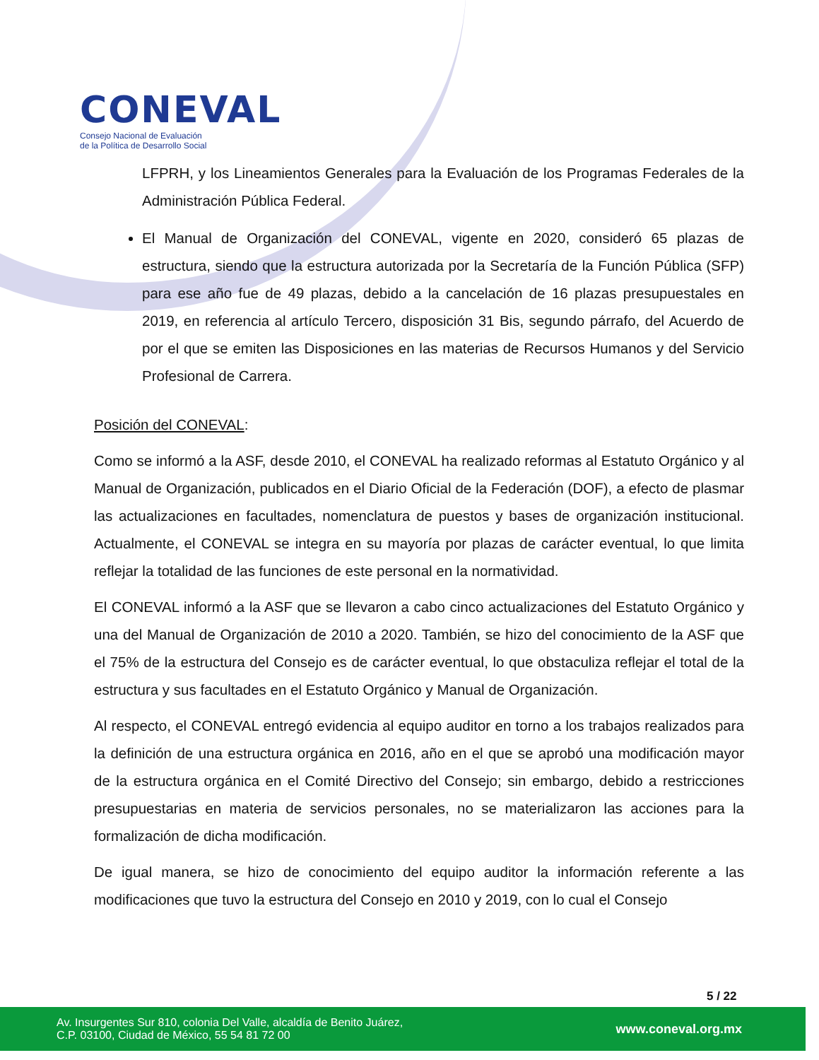CONEVAL
Consejo Nacional de Evaluación
de la Política de Desarrollo Social
LFPRH, y los Lineamientos Generales para la Evaluación de los Programas Federales de la Administración Pública Federal.
El Manual de Organización del CONEVAL, vigente en 2020, consideró 65 plazas de estructura, siendo que la estructura autorizada por la Secretaría de la Función Pública (SFP) para ese año fue de 49 plazas, debido a la cancelación de 16 plazas presupuestales en 2019, en referencia al artículo Tercero, disposición 31 Bis, segundo párrafo, del Acuerdo de por el que se emiten las Disposiciones en las materias de Recursos Humanos y del Servicio Profesional de Carrera.
Posición del CONEVAL:
Como se informó a la ASF, desde 2010, el CONEVAL ha realizado reformas al Estatuto Orgánico y al Manual de Organización, publicados en el Diario Oficial de la Federación (DOF), a efecto de plasmar las actualizaciones en facultades, nomenclatura de puestos y bases de organización institucional. Actualmente, el CONEVAL se integra en su mayoría por plazas de carácter eventual, lo que limita reflejar la totalidad de las funciones de este personal en la normatividad.
El CONEVAL informó a la ASF que se llevaron a cabo cinco actualizaciones del Estatuto Orgánico y una del Manual de Organización de 2010 a 2020. También, se hizo del conocimiento de la ASF que el 75% de la estructura del Consejo es de carácter eventual, lo que obstaculiza reflejar el total de la estructura y sus facultades en el Estatuto Orgánico y Manual de Organización.
Al respecto, el CONEVAL entregó evidencia al equipo auditor en torno a los trabajos realizados para la definición de una estructura orgánica en 2016, año en el que se aprobó una modificación mayor de la estructura orgánica en el Comité Directivo del Consejo; sin embargo, debido a restricciones presupuestarias en materia de servicios personales, no se materializaron las acciones para la formalización de dicha modificación.
De igual manera, se hizo de conocimiento del equipo auditor la información referente a las modificaciones que tuvo la estructura del Consejo en 2010 y 2019, con lo cual el Consejo
5 / 22
Av. Insurgentes Sur 810, colonia Del Valle, alcaldía de Benito Juárez,
C.P. 03100, Ciudad de México, 55 54 81 72 00
www.coneval.org.mx